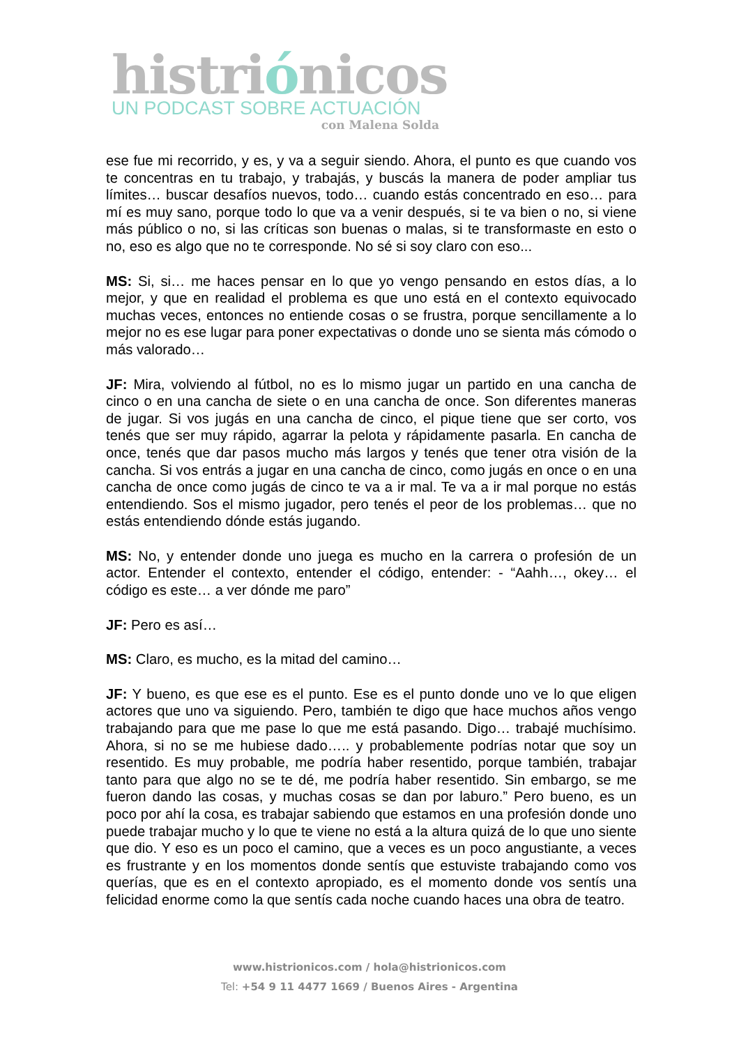histriónicos
UN PODCAST SOBRE ACTUACIÓN
con Malena Solda
ese fue mi recorrido, y es, y va a seguir siendo. Ahora, el punto es que cuando vos te concentras en tu trabajo, y trabajás, y buscás la manera de poder ampliar tus límites… buscar desafíos nuevos, todo… cuando estás concentrado en eso… para mí es muy sano, porque todo lo que va a venir después, si te va bien o no, si viene más público o no, si las críticas son buenas o malas, si te transformaste en esto o no, eso es algo que no te corresponde. No sé si soy claro con eso...
MS: Si, si… me haces pensar en lo que yo vengo pensando en estos días, a lo mejor, y que en realidad el problema es que uno está en el contexto equivocado muchas veces, entonces no entiende cosas o se frustra, porque sencillamente a lo mejor no es ese lugar para poner expectativas o donde uno se sienta más cómodo o más valorado…
JF: Mira, volviendo al fútbol, no es lo mismo jugar un partido en una cancha de cinco o en una cancha de siete o en una cancha de once. Son diferentes maneras de jugar. Si vos jugás en una cancha de cinco, el pique tiene que ser corto, vos tenés que ser muy rápido, agarrar la pelota y rápidamente pasarla. En cancha de once, tenés que dar pasos mucho más largos y tenés que tener otra visión de la cancha. Si vos entrás a jugar en una cancha de cinco, como jugás en once o en una cancha de once como jugás de cinco te va a ir mal. Te va a ir mal porque no estás entendiendo. Sos el mismo jugador, pero tenés el peor de los problemas… que no estás entendiendo dónde estás jugando.
MS: No, y entender donde uno juega es mucho en la carrera o profesión de un actor. Entender el contexto, entender el código, entender: - “Aahh…, okey… el código es este… a ver dónde me paro”
JF: Pero es así…
MS: Claro, es mucho, es la mitad del camino…
JF: Y bueno, es que ese es el punto. Ese es el punto donde uno ve lo que eligen actores que uno va siguiendo. Pero, también te digo que hace muchos años vengo trabajando para que me pase lo que me está pasando. Digo… trabajé muchísimo. Ahora, si no se me hubiese dado….. y probablemente podrías notar que soy un resentido. Es muy probable, me podría haber resentido, porque también, trabajar tanto para que algo no se te dé, me podría haber resentido. Sin embargo, se me fueron dando las cosas, y muchas cosas se dan por laburo.” Pero bueno, es un poco por ahí la cosa, es trabajar sabiendo que estamos en una profesión donde uno puede trabajar mucho y lo que te viene no está a la altura quizá de lo que uno siente que dio. Y eso es un poco el camino, que a veces es un poco angustiante, a veces es frustrante y en los momentos donde sentís que estuviste trabajando como vos querías, que es en el contexto apropiado, es el momento donde vos sentís una felicidad enorme como la que sentís cada noche cuando haces una obra de teatro.
www.histrionicos.com / hola@histrionicos.com
Tel: +54 9 11 4477 1669 / Buenos Aires - Argentina